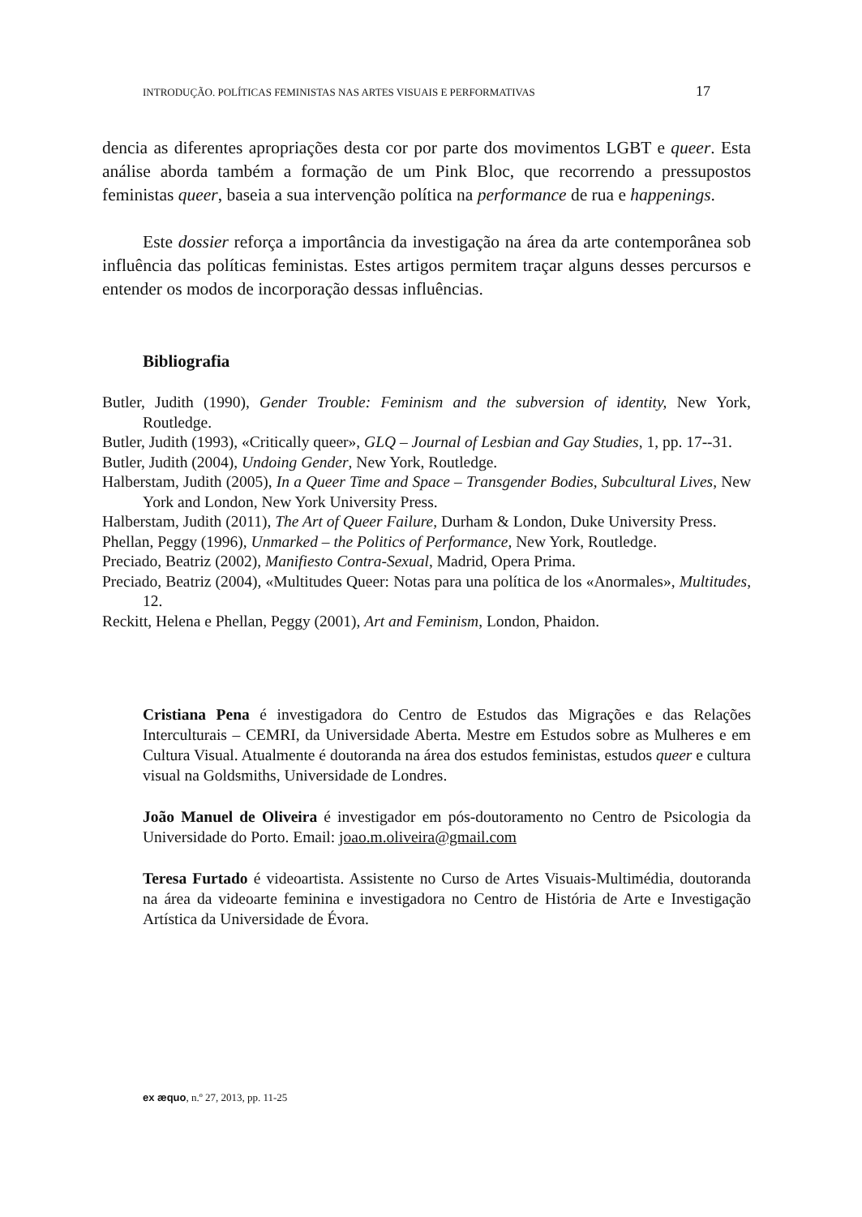INTRODUÇÃO. POLÍTICAS FEMINISTAS NAS ARTES VISUAIS E PERFORMATIVAS 17
dencia as diferentes apropriações desta cor por parte dos movimentos LGBT e queer. Esta análise aborda também a formação de um Pink Bloc, que recorrendo a pressupostos feministas queer, baseia a sua intervenção política na performance de rua e happenings.
Este dossier reforça a importância da investigação na área da arte contemporânea sob influência das políticas feministas. Estes artigos permitem traçar alguns desses percursos e entender os modos de incorporação dessas influências.
Bibliografia
Butler, Judith (1990), Gender Trouble: Feminism and the subversion of identity, New York, Routledge.
Butler, Judith (1993), «Critically queer», GLQ – Journal of Lesbian and Gay Studies, 1, pp. 17--31.
Butler, Judith (2004), Undoing Gender, New York, Routledge.
Halberstam, Judith (2005), In a Queer Time and Space – Transgender Bodies, Subcultural Lives, New York and London, New York University Press.
Halberstam, Judith (2011), The Art of Queer Failure, Durham & London, Duke University Press.
Phellan, Peggy (1996), Unmarked – the Politics of Performance, New York, Routledge.
Preciado, Beatriz (2002), Manifiesto Contra-Sexual, Madrid, Opera Prima.
Preciado, Beatriz (2004), «Multitudes Queer: Notas para una política de los «Anormales», Multitudes, 12.
Reckitt, Helena e Phellan, Peggy (2001), Art and Feminism, London, Phaidon.
Cristiana Pena é investigadora do Centro de Estudos das Migrações e das Relações Interculturais – CEMRI, da Universidade Aberta. Mestre em Estudos sobre as Mulheres e em Cultura Visual. Atualmente é doutoranda na área dos estudos feministas, estudos queer e cultura visual na Goldsmiths, Universidade de Londres.
João Manuel de Oliveira é investigador em pós-doutoramento no Centro de Psicologia da Universidade do Porto. Email: joao.m.oliveira@gmail.com
Teresa Furtado é videoartista. Assistente no Curso de Artes Visuais-Multimédia, doutoranda na área da videoarte feminina e investigadora no Centro de História de Arte e Investigação Artística da Universidade de Évora.
ex æquo, n.º 27, 2013, pp. 11-25